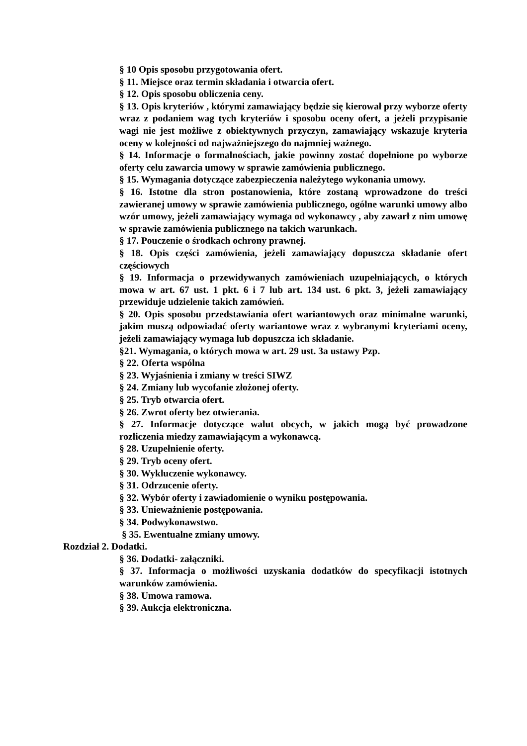§ 10 Opis sposobu przygotowania ofert.
§ 11. Miejsce oraz termin składania i otwarcia ofert.
§ 12. Opis sposobu obliczenia ceny.
§ 13. Opis kryteriów , którymi zamawiający będzie się kierował przy wyborze oferty wraz z podaniem wag tych kryteriów i sposobu oceny ofert, a jeżeli przypisanie wagi nie jest możliwe z obiektywnych przyczyn, zamawiający wskazuje kryteria oceny w kolejności od najważniejszego do najmniej ważnego.
§ 14. Informacje o formalnościach, jakie powinny zostać dopełnione po wyborze oferty celu zawarcia umowy w sprawie zamówienia publicznego.
§ 15. Wymagania dotyczące zabezpieczenia należytego wykonania umowy.
§ 16. Istotne dla stron postanowienia, które zostaną wprowadzone do treści zawieranej umowy w sprawie zamówienia publicznego, ogólne warunki umowy albo wzór umowy, jeżeli zamawiający wymaga od wykonawcy , aby zawarł z nim umowę w sprawie zamówienia publicznego na takich warunkach.
§ 17. Pouczenie o środkach ochrony prawnej.
§ 18. Opis części zamówienia, jeżeli zamawiający dopuszcza składanie ofert częściowych
§ 19. Informacja o przewidywanych zamówieniach uzupełniających, o których mowa w art. 67 ust. 1 pkt. 6 i 7 lub art. 134 ust. 6 pkt. 3, jeżeli zamawiający przewiduje udzielenie takich zamówień.
§ 20. Opis sposobu przedstawiania ofert wariantowych oraz minimalne warunki, jakim muszą odpowiadać oferty wariantowe wraz z wybranymi kryteriami oceny, jeżeli zamawiający wymaga lub dopuszcza ich składanie.
§21. Wymagania, o których mowa w art. 29 ust. 3a ustawy Pzp.
§ 22. Oferta wspólna
§ 23. Wyjaśnienia i zmiany w treści SIWZ
§ 24. Zmiany lub wycofanie złożonej oferty.
§ 25. Tryb otwarcia ofert.
§ 26. Zwrot oferty bez otwierania.
§ 27. Informacje dotyczące walut obcych, w jakich mogą być prowadzone rozliczenia miedzy zamawiającym a wykonawcą.
§ 28. Uzupełnienie oferty.
§ 29. Tryb oceny ofert.
§ 30. Wykluczenie wykonawcy.
§ 31. Odrzucenie oferty.
§ 32. Wybór oferty i zawiadomienie o wyniku postępowania.
§ 33. Unieważnienie postępowania.
§ 34. Podwykonawstwo.
§ 35. Ewentualne zmiany umowy.
Rozdział 2. Dodatki.
§ 36. Dodatki- załączniki.
§ 37. Informacja o możliwości uzyskania dodatków do specyfikacji istotnych warunków zamówienia.
§ 38. Umowa ramowa.
§ 39. Aukcja elektroniczna.